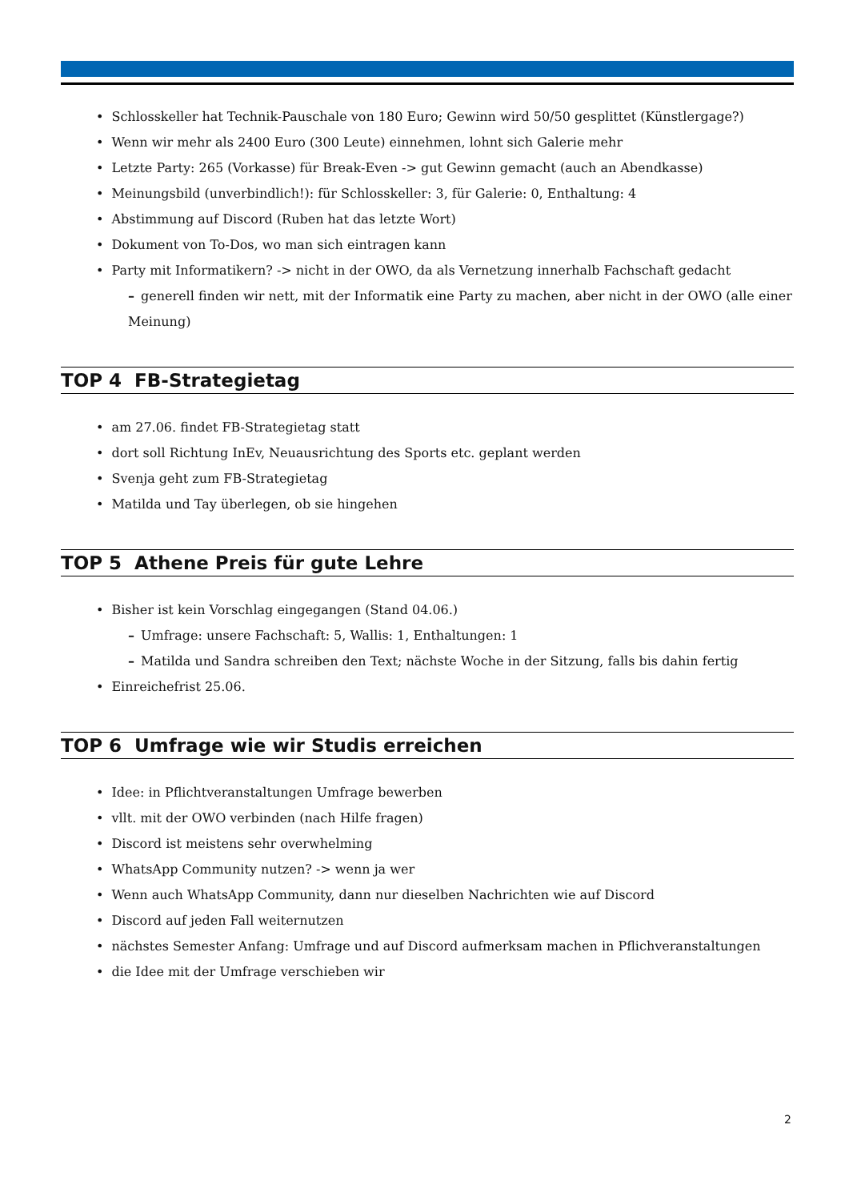Schlosskeller hat Technik-Pauschale von 180 Euro; Gewinn wird 50/50 gesplittet (Künstlergage?)
Wenn wir mehr als 2400 Euro (300 Leute) einnehmen, lohnt sich Galerie mehr
Letzte Party: 265 (Vorkasse) für Break-Even -> gut Gewinn gemacht (auch an Abendkasse)
Meinungsbild (unverbindlich!): für Schlosskeller: 3, für Galerie: 0, Enthaltung: 4
Abstimmung auf Discord (Ruben hat das letzte Wort)
Dokument von To-Dos, wo man sich eintragen kann
Party mit Informatikern? -> nicht in der OWO, da als Vernetzung innerhalb Fachschaft gedacht
generell finden wir nett, mit der Informatik eine Party zu machen, aber nicht in der OWO (alle einer Meinung)
TOP 4 FB-Strategietag
am 27.06. findet FB-Strategietag statt
dort soll Richtung InEv, Neuausrichtung des Sports etc. geplant werden
Svenja geht zum FB-Strategietag
Matilda und Tay überlegen, ob sie hingehen
TOP 5 Athene Preis für gute Lehre
Bisher ist kein Vorschlag eingegangen (Stand 04.06.)
Umfrage: unsere Fachschaft: 5, Wallis: 1, Enthaltungen: 1
Matilda und Sandra schreiben den Text; nächste Woche in der Sitzung, falls bis dahin fertig
Einreichefrist 25.06.
TOP 6 Umfrage wie wir Studis erreichen
Idee: in Pflichtveranstaltungen Umfrage bewerben
vllt. mit der OWO verbinden (nach Hilfe fragen)
Discord ist meistens sehr overwhelming
WhatsApp Community nutzen? -> wenn ja wer
Wenn auch WhatsApp Community, dann nur dieselben Nachrichten wie auf Discord
Discord auf jeden Fall weiternutzen
nächstes Semester Anfang: Umfrage und auf Discord aufmerksam machen in Pflichveranstaltungen
die Idee mit der Umfrage verschieben wir
2